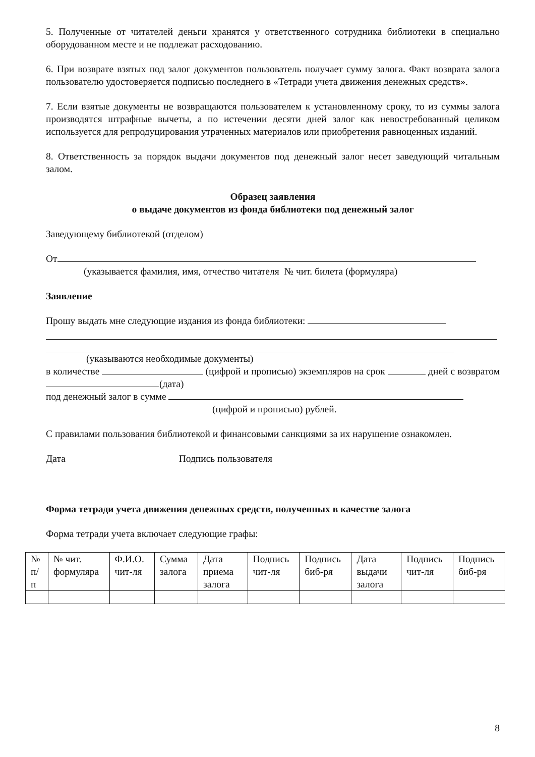5. Полученные от читателей деньги хранятся у ответственного сотрудника библиотеки в специально оборудованном месте и не подлежат расходованию.
6. При возврате взятых под залог документов пользователь получает сумму залога. Факт возврата залога пользователю удостоверяется подписью последнего в «Тетради учета движения денежных средств».
7. Если взятые документы не возвращаются пользователем к установленному сроку, то из суммы залога производятся штрафные вычеты, а по истечении десяти дней залог как невостребованный целиком используется для репродуцирования утраченных материалов или приобретения равноценных изданий.
8. Ответственность за порядок выдачи документов под денежный залог несет заведующий читальным залом.
Образец заявления
о выдаче документов из фонда библиотеки под денежный залог
Заведующему библиотекой (отделом)
От
(указывается фамилия, имя, отчество читателя № чит. билета (формуляра)
Заявление
Прошу выдать мне следующие издания из фонда библиотеки:
(указываются необходимые документы)
в количестве (цифрой и прописью) экземпляров на срок дней с возвратом (дата)
под денежный залог в сумме
(цифрой и прописью) рублей.
С правилами пользования библиотекой и финансовыми санкциями за их нарушение ознакомлен.
Дата Подпись пользователя
Форма тетради учета движения денежных средств, полученных в качестве залога
Форма тетради учета включает следующие графы:
| № п/п | № чит. формуляра | Ф.И.О. чит-ля | Сумма залога | Дата приема залога | Подпись чит-ля | Подпись биб-ря | Дата выдачи залога | Подпись чит-ля | Подпись биб-ря |
8